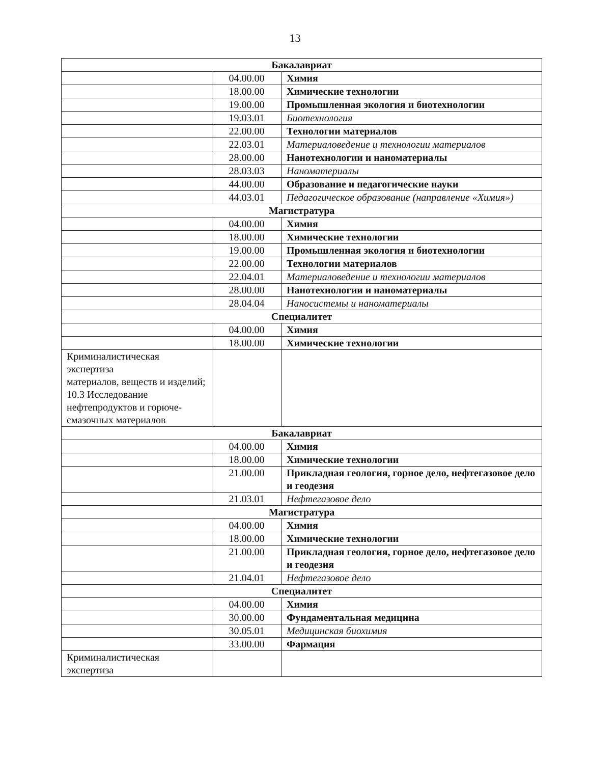13
| Бакалавриат | | |
| | 04.00.00 | Химия |
| | 18.00.00 | Химические технологии |
| | 19.00.00 | Промышленная экология и биотехнологии |
| | 19.03.01 | Биотехнология |
| | 22.00.00 | Технологии материалов |
| | 22.03.01 | Материаловедение и технологии материалов |
| | 28.00.00 | Нанотехнологии и наноматериалы |
| | 28.03.03 | Наноматериалы |
| | 44.00.00 | Образование и педагогические науки |
| | 44.03.01 | Педагогическое образование (направление «Химия») |
| Магистратура | | |
| | 04.00.00 | Химия |
| | 18.00.00 | Химические технологии |
| | 19.00.00 | Промышленная экология и биотехнологии |
| | 22.00.00 | Технологии материалов |
| | 22.04.01 | Материаловедение и технологии материалов |
| | 28.00.00 | Нанотехнологии и наноматериалы |
| | 28.04.04 | Наносистемы и наноматериалы |
| Специалитет | | |
| | 04.00.00 | Химия |
| | 18.00.00 | Химические технологии |
| Криминалистическая экспертиза материалов, веществ и изделий; 10.3 Исследование нефтепродуктов и горюче-смазочных материалов | | |
| Бакалавриат | | |
| | 04.00.00 | Химия |
| | 18.00.00 | Химические технологии |
| | 21.00.00 | Прикладная геология, горное дело, нефтегазовое дело и геодезия |
| | 21.03.01 | Нефтегазовое дело |
| Магистратура | | |
| | 04.00.00 | Химия |
| | 18.00.00 | Химические технологии |
| | 21.00.00 | Прикладная геология, горное дело, нефтегазовое дело и геодезия |
| | 21.04.01 | Нефтегазовое дело |
| Специалитет | | |
| | 04.00.00 | Химия |
| | 30.00.00 | Фундаментальная медицина |
| | 30.05.01 | Медицинская биохимия |
| | 33.00.00 | Фармация |
| Криминалистическая экспертиза | | |